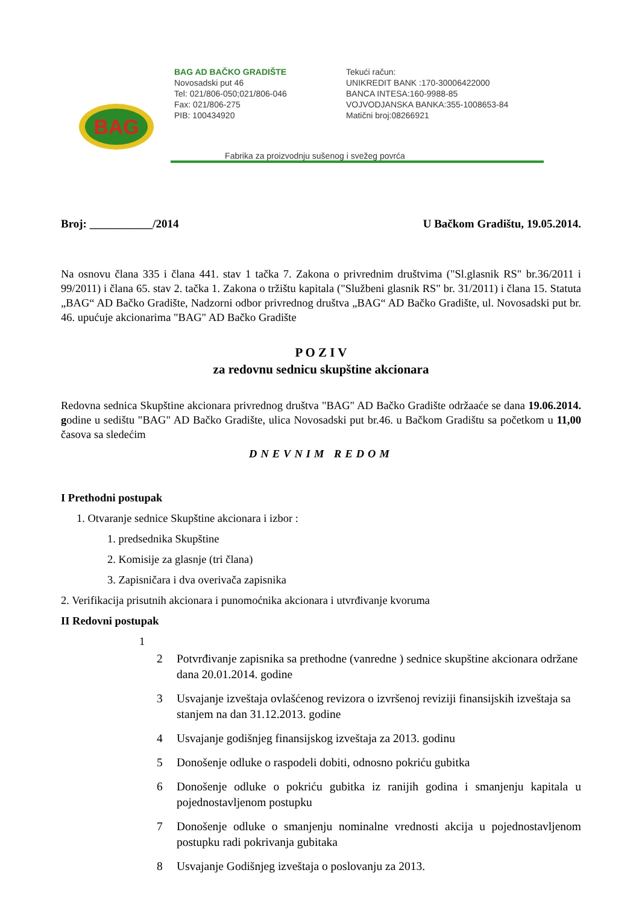BAG
BAG AD BAČKO GRADIŠTE
Novosadski put 46
Tel: 021/806-050;021/806-046
Fax: 021/806-275
PIB: 100434920
Tekući račun:
UNIKREDIT BANK :170-30006422000
BANCA INTESA:160-9988-85
VOJVODJANSKA BANKA:355-1008653-84
Matični broj:08266921
Fabrika za proizvodnju sušenog i svežeg povrća
Broj: ___________/2014 U Bačkom Gradištu, 19.05.2014.
Na osnovu člana 335 i člana 441. stav 1 tačka 7. Zakona o privrednim društvima ("Sl.glasnik RS" br.36/2011 i 99/2011) i člana 65. stav 2. tačka 1. Zakona o tržištu kapitala ("Službeni glasnik RS" br. 31/2011) i člana 15. Statuta „BAG“ AD Bačko Gradište, Nadzorni odbor privrednog društva „BAG“ AD Bačko Gradište, ul. Novosadski put br. 46. upućuje akcionarima "BAG" AD Bačko Gradište
P O Z I V
za redovnu sednicu skupštine akcionara
Redovna sednica Skupštine akcionara privrednog društva "BAG" AD Bačko Gradište održaaće se dana 19.06.2014. godine u sedištu "BAG" AD Bačko Gradište, ulica Novosadski put br.46. u Bačkom Gradištu sa početkom u 11,00 časova sa sledećim
DNEVNIM REDOM
I Prethodni postupak
1. Otvaranje sednice Skupštine akcionara i izbor :
1. predsednika Skupštine
2. Komisije za glasnje (tri člana)
3. Zapisničara i dva overivača zapisnika
2. Verifikacija prisutnih akcionara i punomoćnika akcionara i utvrđivanje kvoruma
II Redovni postupak
1
2 Potvrđivanje zapisnika sa prethodne (vanredne ) sednice skupštine akcionara održane dana 20.01.2014. godine
3 Usvajanje izveštaja ovlašćenog revizora o izvršenoj reviziji finansijskih izveštaja sa stanjem na dan 31.12.2013. godine
4 Usvajanje godišnjeg finansijskog izveštaja za 2013. godinu
5 Donošenje odluke o raspodeli dobiti, odnosno pokriću gubitka
6 Donošenje odluke o pokriću gubitka iz ranijih godina i smanjenju kapitala u pojednostavljenom postupku
7 Donošenje odluke o smanjenju nominalne vrednosti akcija u pojednostavljenom postupku radi pokrivanja gubitaka
8 Usvajanje Godišnjeg izveštaja o poslovanju za 2013.